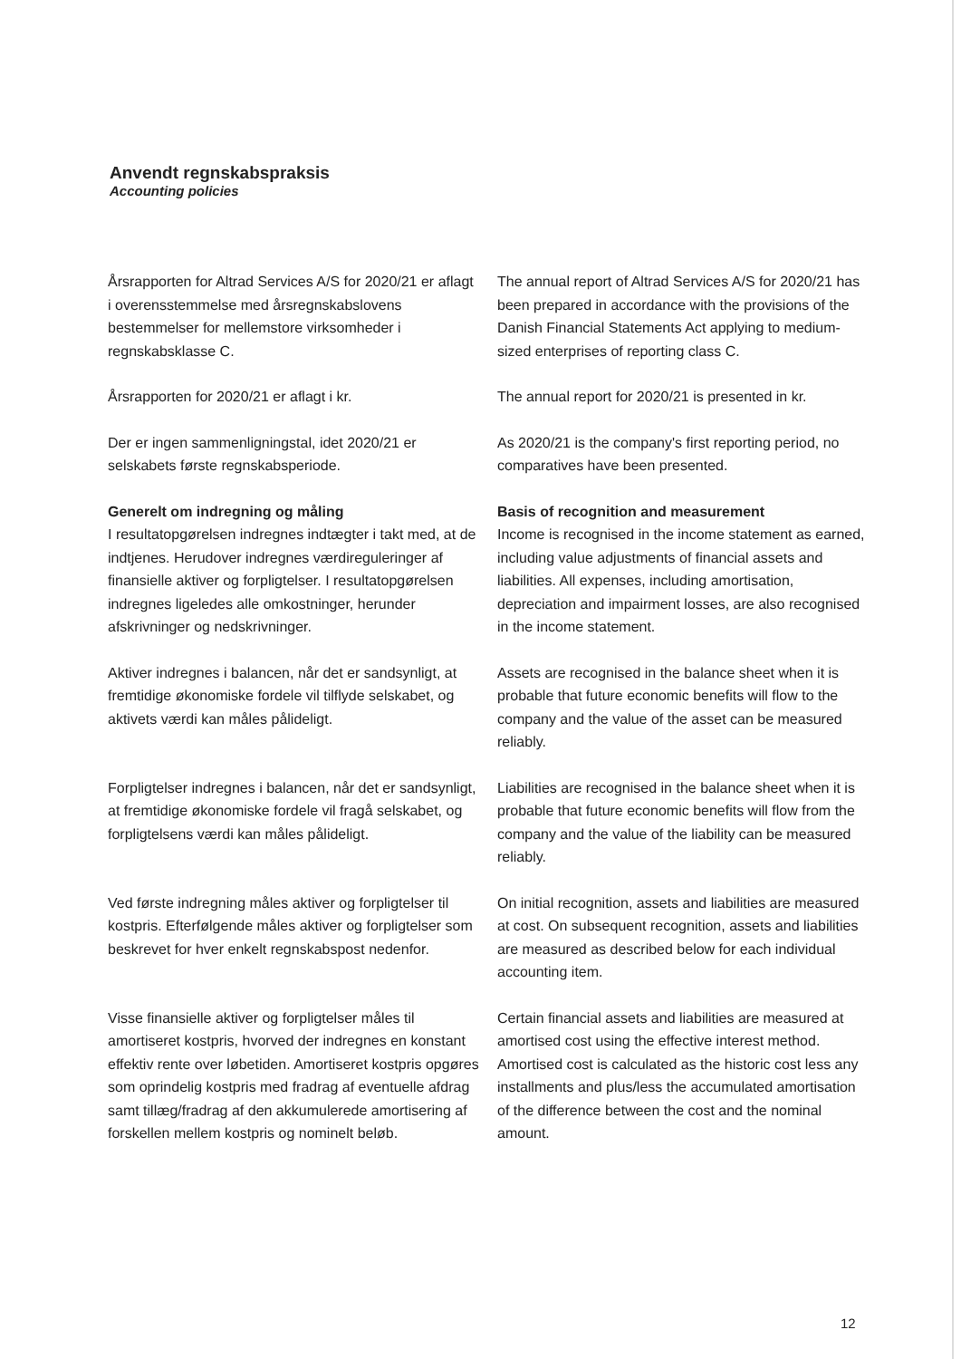Anvendt regnskabspraksis
Accounting policies
Årsrapporten for Altrad Services A/S for 2020/21 er aflagt i overensstemmelse med årsregnskabslovens bestemmelser for mellemstore virksomheder i regnskabsklasse C.
The annual report of Altrad Services A/S for 2020/21 has been prepared in accordance with the provisions of the Danish Financial Statements Act applying to medium-sized enterprises of reporting class C.
Årsrapporten for 2020/21 er aflagt i kr. The annual report for 2020/21 is presented in kr.
Der er ingen sammenligningstal, idet 2020/21 er selskabets første regnskabsperiode.
As 2020/21 is the company's first reporting period, no comparatives have been presented.
Generelt om indregning og måling
I resultatopgørelsen indregnes indtægter i takt med, at de indtjenes. Herudover indregnes værdireguleringer af finansielle aktiver og forpligtelser. I resultatopgørelsen indregnes ligeledes alle omkostninger, herunder afskrivninger og nedskrivninger.
Basis of recognition and measurement
Income is recognised in the income statement as earned, including value adjustments of financial assets and liabilities. All expenses, including amortisation, depreciation and impairment losses, are also recognised in the income statement.
Aktiver indregnes i balancen, når det er sandsynligt, at fremtidige økonomiske fordele vil tilflyde selskabet, og aktivets værdi kan måles pålideligt.
Assets are recognised in the balance sheet when it is probable that future economic benefits will flow to the company and the value of the asset can be measured reliably.
Forpligtelser indregnes i balancen, når det er sandsynligt, at fremtidige økonomiske fordele vil fragå selskabet, og forpligtelsens værdi kan måles pålideligt.
Liabilities are recognised in the balance sheet when it is probable that future economic benefits will flow from the company and the value of the liability can be measured reliably.
Ved første indregning måles aktiver og forpligtelser til kostpris. Efterfølgende måles aktiver og forpligtelser som beskrevet for hver enkelt regnskabspost nedenfor.
On initial recognition, assets and liabilities are measured at cost. On subsequent recognition, assets and liabilities are measured as described below for each individual accounting item.
Visse finansielle aktiver og forpligtelser måles til amortiseret kostpris, hvorved der indregnes en konstant effektiv rente over løbetiden. Amortiseret kostpris opgøres som oprindelig kostpris med fradrag af eventuelle afdrag samt tillæg/fradrag af den akkumulerede amortisering af forskellen mellem kostpris og nominelt beløb.
Certain financial assets and liabilities are measured at amortised cost using the effective interest method. Amortised cost is calculated as the historic cost less any installments and plus/less the accumulated amortisation of the difference between the cost and the nominal amount.
12